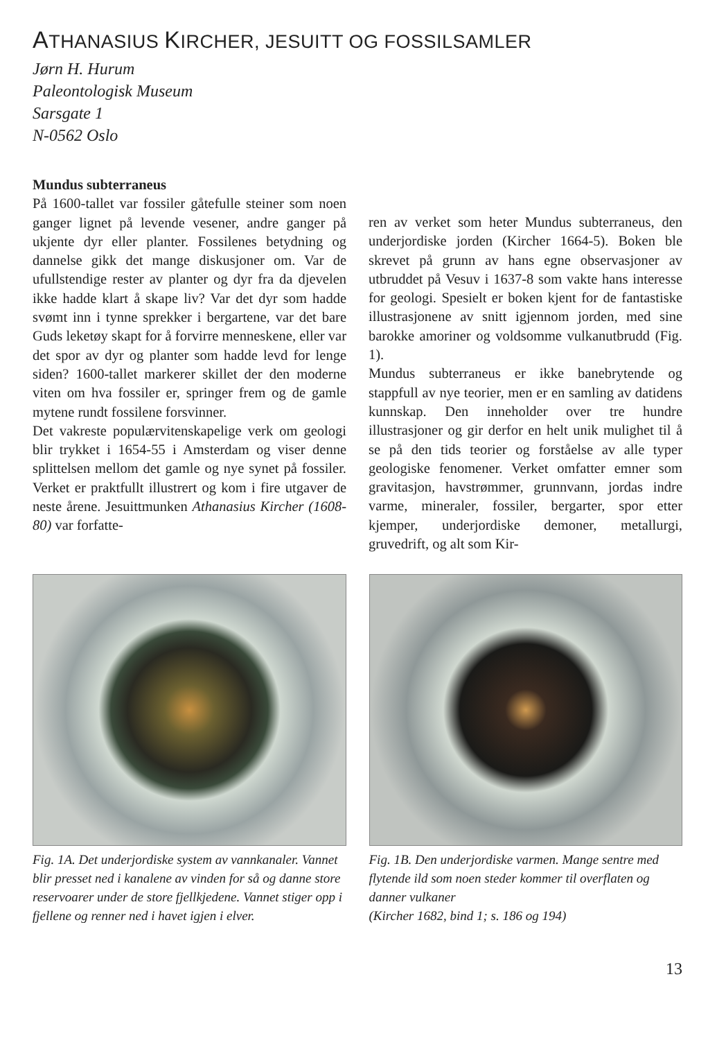ATHANASIUS KIRCHER, JESUITT OG FOSSILSAMLER
Jørn H. Hurum
Paleontologisk Museum
Sarsgate 1
N-0562 Oslo
Mundus subterraneus
På 1600-tallet var fossiler gåtefulle steiner som noen ganger lignet på levende vesener, andre ganger på ukjente dyr eller planter. Fossilenes betydning og dannelse gikk det mange diskusjoner om. Var de ufullstendige rester av planter og dyr fra da djevelen ikke hadde klart å skape liv? Var det dyr som hadde svømt inn i tynne sprekker i bergartene, var det bare Guds leketøy skapt for å forvirre menneskene, eller var det spor av dyr og planter som hadde levd for lenge siden? 1600-tallet markerer skillet der den moderne viten om hva fossiler er, springer frem og de gamle mytene rundt fossilene forsvinner.
Det vakreste populærvitenskapelige verk om geologi blir trykket i 1654-55 i Amsterdam og viser denne splittelsen mellom det gamle og nye synet på fossiler. Verket er praktfullt illustrert og kom i fire utgaver de neste årene. Jesuittmunken Athanasius Kircher (1608-80) var forfatte-
ren av verket som heter Mundus subterraneus, den underjordiske jorden (Kircher 1664-5). Boken ble skrevet på grunn av hans egne observasjoner av utbruddet på Vesuv i 1637-8 som vakte hans interesse for geologi. Spesielt er boken kjent for de fantastiske illustrasjonene av snitt igjennom jorden, med sine barokke amoriner og voldsomme vulkanutbrudd (Fig. 1).
Mundus subterraneus er ikke banebrytende og stappfull av nye teorier, men er en samling av datidens kunnskap. Den inneholder over tre hundre illustrasjoner og gir derfor en helt unik mulighet til å se på den tids teorier og forståelse av alle typer geologiske fenomener. Verket omfatter emner som gravitasjon, havstrømmer, grunnvann, jordas indre varme, mineraler, fossiler, bergarter, spor etter kjemper, underjordiske demoner, metallurgi, gruvedrift, og alt som Kir-
Fig. 1A. Det underjordiske system av vannkanaler. Vannet blir presset ned i kanalene av vinden for så og danne store reservoarer under de store fjellkjedene. Vannet stiger opp i fjellene og renner ned i havet igjen i elver.
Fig. 1B. Den underjordiske varmen. Mange sentre med flytende ild som noen steder kommer til overflaten og danner vulkaner
(Kircher 1682, bind 1; s. 186 og 194)
13